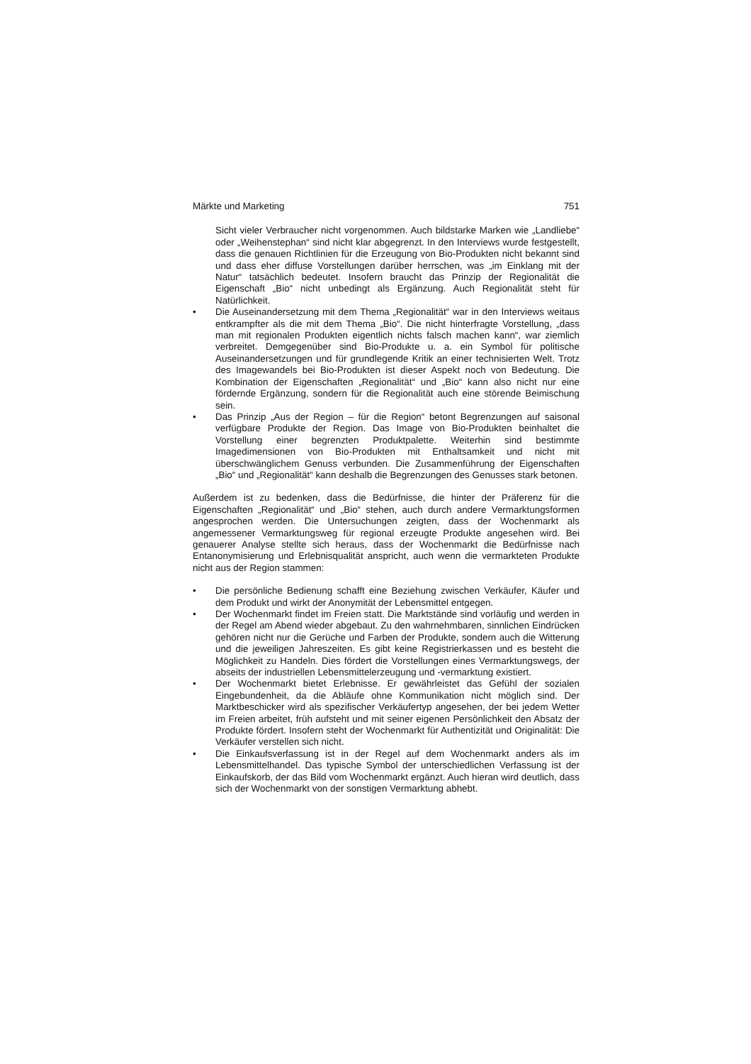Märkte und Marketing 751
Sicht vieler Verbraucher nicht vorgenommen. Auch bildstarke Marken wie „Landliebe“ oder „Weihenstephan“ sind nicht klar abgegrenzt. In den Interviews wurde festgestellt, dass die genauen Richtlinien für die Erzeugung von Bio-Produkten nicht bekannt sind und dass eher diffuse Vorstellungen darüber herrschen, was „im Einklang mit der Natur“ tatsächlich bedeutet. Insofern braucht das Prinzip der Regionalität die Eigenschaft „Bio“ nicht unbedingt als Ergänzung. Auch Regionalität steht für Natürlichkeit.
• Die Auseinandersetzung mit dem Thema „Regionalität“ war in den Interviews weitaus entkrampfter als die mit dem Thema „Bio“. Die nicht hinterfragte Vorstellung, „dass man mit regionalen Produkten eigentlich nichts falsch machen kann“, war ziemlich verbreitet. Demgegenüber sind Bio-Produkte u. a. ein Symbol für politische Auseinandersetzungen und für grundlegende Kritik an einer technisierten Welt. Trotz des Imagewandels bei Bio-Produkten ist dieser Aspekt noch von Bedeutung. Die Kombination der Eigenschaften „Regionalität“ und „Bio“ kann also nicht nur eine fördernde Ergänzung, sondern für die Regionalität auch eine störende Beimischung sein.
• Das Prinzip „Aus der Region – für die Region“ betont Begrenzungen auf saisonal verfügbare Produkte der Region. Das Image von Bio-Produkten beinhaltet die Vorstellung einer begrenzten Produktpalette. Weiterhin sind bestimmte Imagedimensionen von Bio-Produkten mit Enthaltsamkeit und nicht mit überschwänglichem Genuss verbunden. Die Zusammenführung der Eigenschaften „Bio“ und „Regionalität“ kann deshalb die Begrenzungen des Genusses stark betonen.
Außerdem ist zu bedenken, dass die Bedürfnisse, die hinter der Präferenz für die Eigenschaften „Regionalität“ und „Bio“ stehen, auch durch andere Vermarktungsformen angesprochen werden. Die Untersuchungen zeigten, dass der Wochenmarkt als angemessener Vermarktungsweg für regional erzeugte Produkte angesehen wird. Bei genauerer Analyse stellte sich heraus, dass der Wochenmarkt die Bedürfnisse nach Entanonymisierung und Erlebnisqualität anspricht, auch wenn die vermarkteten Produkte nicht aus der Region stammen:
• Die persönliche Bedienung schafft eine Beziehung zwischen Verkäufer, Käufer und dem Produkt und wirkt der Anonymität der Lebensmittel entgegen.
• Der Wochenmarkt findet im Freien statt. Die Marktstände sind vorläufig und werden in der Regel am Abend wieder abgebaut. Zu den wahrnehmbaren, sinnlichen Eindrücken gehören nicht nur die Gerüche und Farben der Produkte, sondern auch die Witterung und die jeweiligen Jahreszeiten. Es gibt keine Registrierkassen und es besteht die Möglichkeit zu Handeln. Dies fördert die Vorstellungen eines Vermarktungswegs, der abseits der industriellen Lebensmittelerzeugung und -vermarktung existiert.
• Der Wochenmarkt bietet Erlebnisse. Er gewährleistet das Gefühl der sozialen Eingebundenheit, da die Abläufe ohne Kommunikation nicht möglich sind. Der Marktbeschicker wird als spezifischer Verkäufertyp angesehen, der bei jedem Wetter im Freien arbeitet, früh aufsteht und mit seiner eigenen Persönlichkeit den Absatz der Produkte fördert. Insofern steht der Wochenmarkt für Authentizität und Originalität: Die Verkäufer verstellen sich nicht.
• Die Einkaufsverfassung ist in der Regel auf dem Wochenmarkt anders als im Lebensmittelhandel. Das typische Symbol der unterschiedlichen Verfassung ist der Einkaufskorb, der das Bild vom Wochenmarkt ergänzt. Auch hieran wird deutlich, dass sich der Wochenmarkt von der sonstigen Vermarktung abhebt.